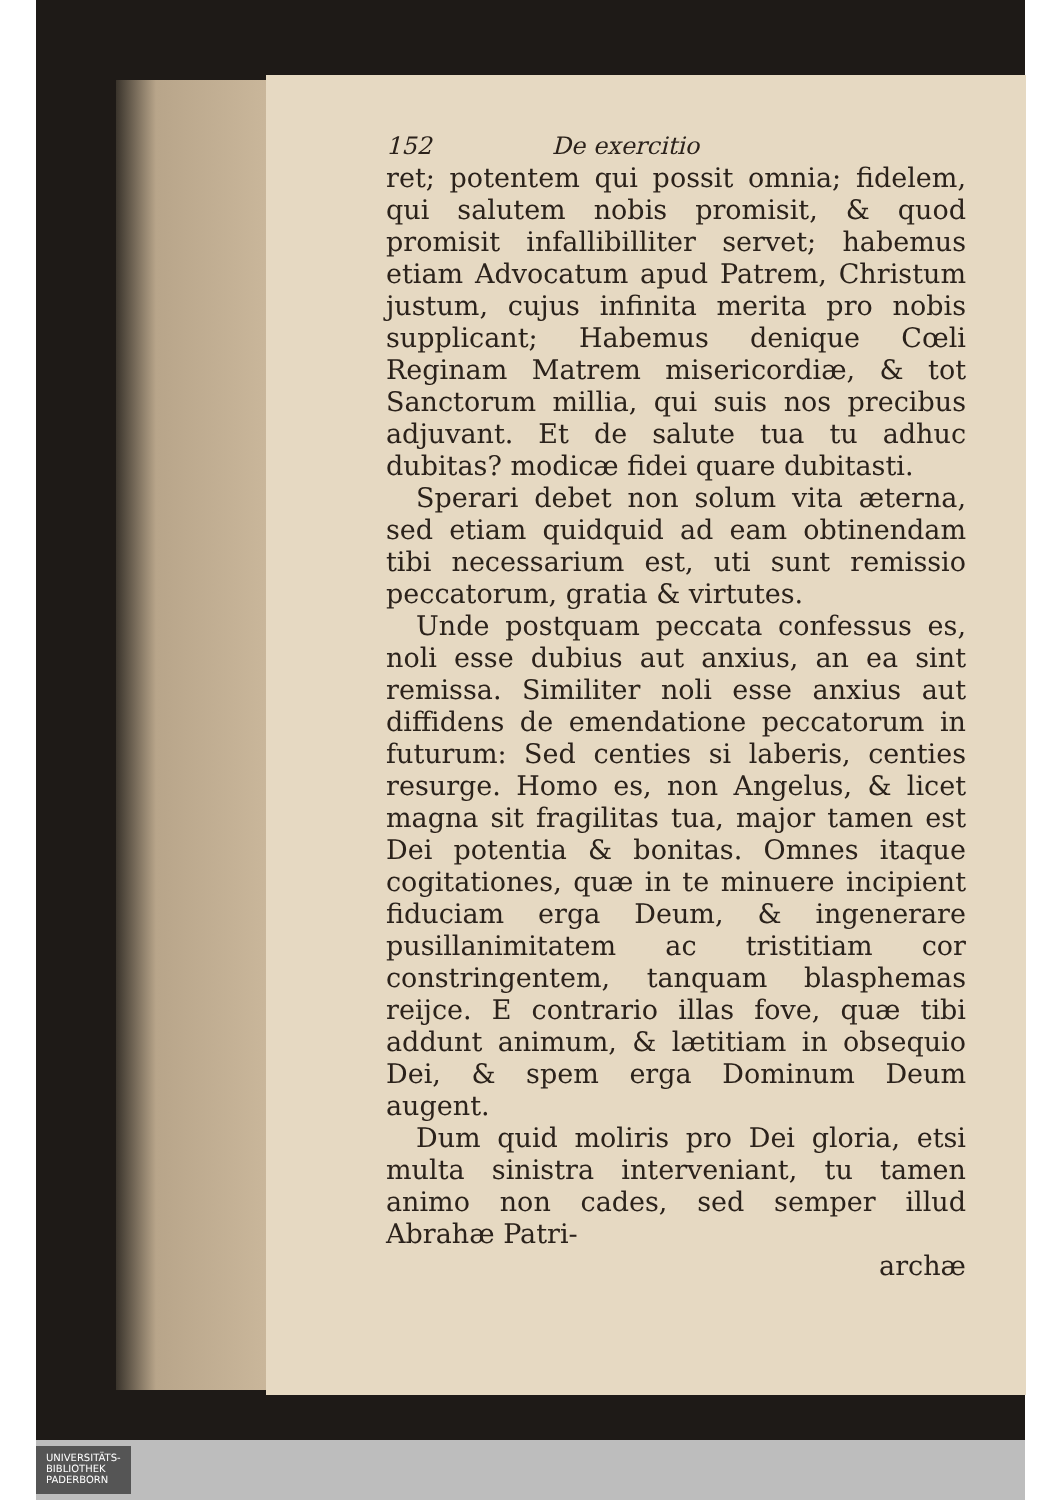152 De exercitio
ret; potentem qui possit omnia; fidelem, qui salutem nobis promisit, & quod promisit infallibilliter servet; habemus etiam Advocatum apud Patrem, Christum justum, cujus infinita merita pro nobis supplicant; Habemus denique Cœli Reginam Matrem misericordiæ, & tot Sanctorum millia, qui suis nos precibus adjuvant. Et de salute tua tu adhuc dubitas? modicæ fidei quare dubitasti.
Sperari debet non solum vita æterna, sed etiam quidquid ad eam obtinendam tibi necessarium est, uti sunt remissio peccatorum, gratia & virtutes.
Unde postquam peccata confessus es, noli esse dubius aut anxius, an ea sint remissa. Similiter noli esse anxius aut diffidens de emendatione peccatorum in futurum: Sed centies si laberis, centies resurge. Homo es, non Angelus, & licet magna sit fragilitas tua, major tamen est Dei potentia & bonitas. Omnes itaque cogitationes, quæ in te minuere incipient fiduciam erga Deum, & ingenerare pusillanimitatem ac tristitiam cor constringentem, tanquam blasphemas reijce. E contrario illas fove, quæ tibi addunt animum, & lætitiam in obsequio Dei, & spem erga Dominum Deum augent.
Dum quid moliris pro Dei gloria, etsi multa sinistra interveniant, tu tamen animo non cades, sed semper illud Abrahæ Patri-
archæ
UNIVERSITÄTS-
BIBLIOTHEK
PADERBORN